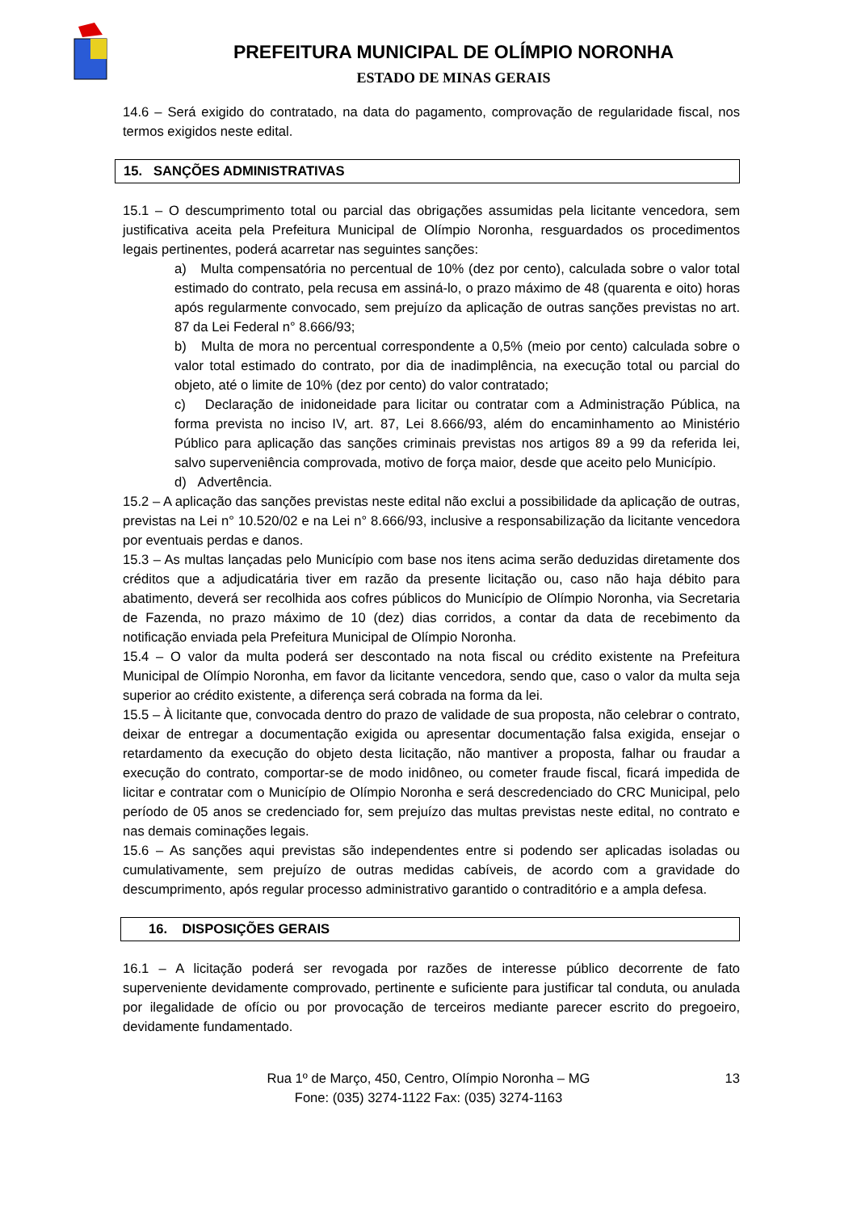PREFEITURA MUNICIPAL DE OLÍMPIO NORONHA
ESTADO DE MINAS GERAIS
14.6 – Será exigido do contratado, na data do pagamento, comprovação de regularidade fiscal, nos termos exigidos neste edital.
15. SANÇÕES ADMINISTRATIVAS
15.1 – O descumprimento total ou parcial das obrigações assumidas pela licitante vencedora, sem justificativa aceita pela Prefeitura Municipal de Olímpio Noronha, resguardados os procedimentos legais pertinentes, poderá acarretar nas seguintes sanções:
a) Multa compensatória no percentual de 10% (dez por cento), calculada sobre o valor total estimado do contrato, pela recusa em assiná-lo, o prazo máximo de 48 (quarenta e oito) horas após regularmente convocado, sem prejuízo da aplicação de outras sanções previstas no art. 87 da Lei Federal n° 8.666/93;
b) Multa de mora no percentual correspondente a 0,5% (meio por cento) calculada sobre o valor total estimado do contrato, por dia de inadimplência, na execução total ou parcial do objeto, até o limite de 10% (dez por cento) do valor contratado;
c) Declaração de inidoneidade para licitar ou contratar com a Administração Pública, na forma prevista no inciso IV, art. 87, Lei 8.666/93, além do encaminhamento ao Ministério Público para aplicação das sanções criminais previstas nos artigos 89 a 99 da referida lei, salvo superveniência comprovada, motivo de força maior, desde que aceito pelo Município.
d) Advertência.
15.2 – A aplicação das sanções previstas neste edital não exclui a possibilidade da aplicação de outras, previstas na Lei n° 10.520/02 e na Lei n° 8.666/93, inclusive a responsabilização da licitante vencedora por eventuais perdas e danos.
15.3 – As multas lançadas pelo Município com base nos itens acima serão deduzidas diretamente dos créditos que a adjudicatária tiver em razão da presente licitação ou, caso não haja débito para abatimento, deverá ser recolhida aos cofres públicos do Município de Olímpio Noronha, via Secretaria de Fazenda, no prazo máximo de 10 (dez) dias corridos, a contar da data de recebimento da notificação enviada pela Prefeitura Municipal de Olímpio Noronha.
15.4 – O valor da multa poderá ser descontado na nota fiscal ou crédito existente na Prefeitura Municipal de Olímpio Noronha, em favor da licitante vencedora, sendo que, caso o valor da multa seja superior ao crédito existente, a diferença será cobrada na forma da lei.
15.5 – À licitante que, convocada dentro do prazo de validade de sua proposta, não celebrar o contrato, deixar de entregar a documentação exigida ou apresentar documentação falsa exigida, ensejar o retardamento da execução do objeto desta licitação, não mantiver a proposta, falhar ou fraudar a execução do contrato, comportar-se de modo inidôneo, ou cometer fraude fiscal, ficará impedida de licitar e contratar com o Município de Olímpio Noronha e será descredenciado do CRC Municipal, pelo período de 05 anos se credenciado for, sem prejuízo das multas previstas neste edital, no contrato e nas demais cominações legais.
15.6 – As sanções aqui previstas são independentes entre si podendo ser aplicadas isoladas ou cumulativamente, sem prejuízo de outras medidas cabíveis, de acordo com a gravidade do descumprimento, após regular processo administrativo garantido o contraditório e a ampla defesa.
16. DISPOSIÇÕES GERAIS
16.1 – A licitação poderá ser revogada por razões de interesse público decorrente de fato superveniente devidamente comprovado, pertinente e suficiente para justificar tal conduta, ou anulada por ilegalidade de ofício ou por provocação de terceiros mediante parecer escrito do pregoeiro, devidamente fundamentado.
Rua 1º de Março, 450, Centro, Olímpio Noronha – MG 13
Fone: (035) 3274-1122 Fax: (035) 3274-1163